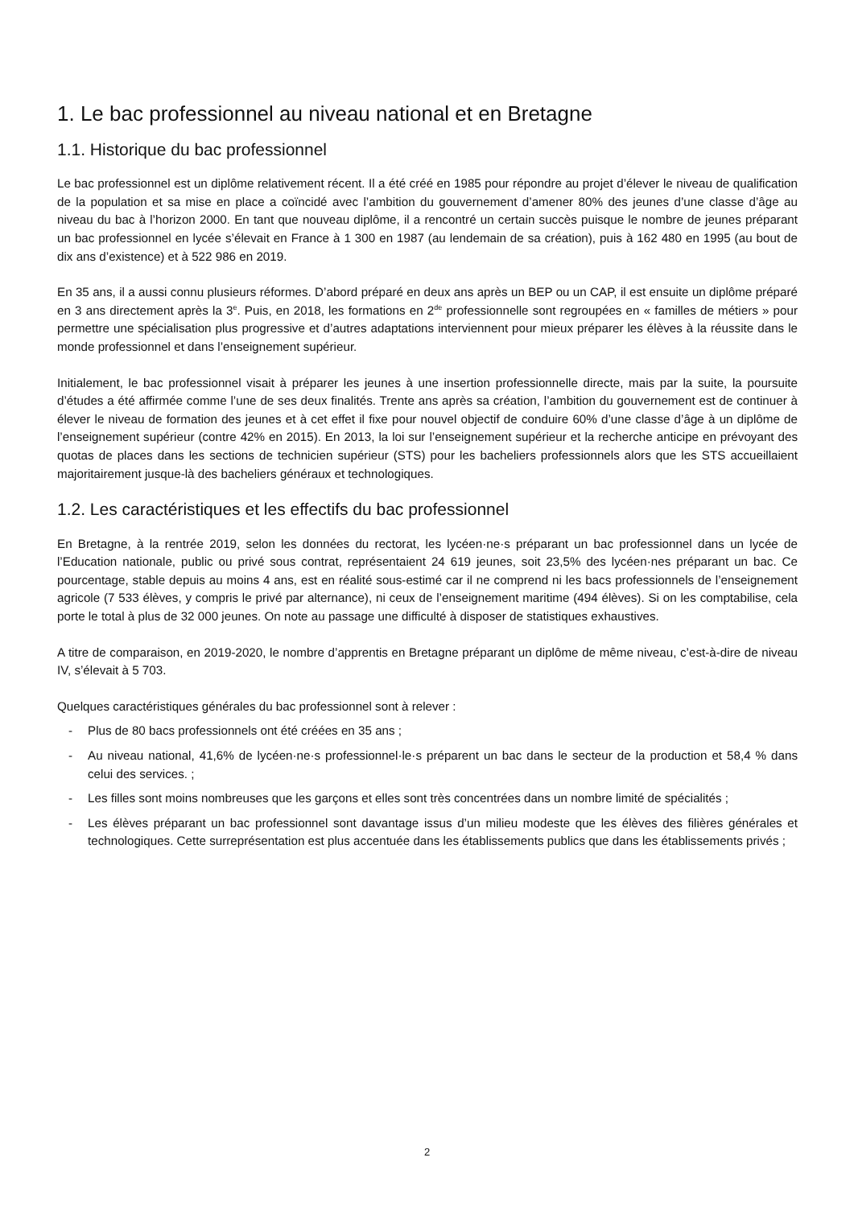1. Le bac professionnel au niveau national et en Bretagne
1.1. Historique du bac professionnel
Le bac professionnel est un diplôme relativement récent. Il a été créé en 1985 pour répondre au projet d’élever le niveau de qualification de la population et sa mise en place a coïncidé avec l’ambition du gouvernement d’amener 80% des jeunes d’une classe d’âge au niveau du bac à l’horizon 2000. En tant que nouveau diplôme, il a rencontré un certain succès puisque le nombre de jeunes préparant un bac professionnel en lycée s’élevait en France à 1 300 en 1987 (au lendemain de sa création), puis à 162 480 en 1995 (au bout de dix ans d’existence) et à 522 986 en 2019.
En 35 ans, il a aussi connu plusieurs réformes. D’abord préparé en deux ans après un BEP ou un CAP, il est ensuite un diplôme préparé en 3 ans directement après la 3<sup>e</sup>. Puis, en 2018, les formations en 2<sup>de</sup> professionnelle sont regroupées en « familles de métiers » pour permettre une spécialisation plus progressive et d’autres adaptations interviennent pour mieux préparer les élèves à la réussite dans le monde professionnel et dans l’enseignement supérieur.
Initialement, le bac professionnel visait à préparer les jeunes à une insertion professionnelle directe, mais par la suite, la poursuite d’études a été affirmée comme l’une de ses deux finalités. Trente ans après sa création, l’ambition du gouvernement est de continuer à élever le niveau de formation des jeunes et à cet effet il fixe pour nouvel objectif de conduire 60% d’une classe d’âge à un diplôme de l’enseignement supérieur (contre 42% en 2015). En 2013, la loi sur l’enseignement supérieur et la recherche anticipe en prévoyant des quotas de places dans les sections de technicien supérieur (STS) pour les bacheliers professionnels alors que les STS accueillaient majoritairement jusque-là des bacheliers généraux et technologiques.
1.2. Les caractéristiques et les effectifs du bac professionnel
En Bretagne, à la rentrée 2019, selon les données du rectorat, les lycéen·ne·s préparant un bac professionnel dans un lycée de l’Education nationale, public ou privé sous contrat, représentaient 24 619 jeunes, soit 23,5% des lycéen·nes préparant un bac. Ce pourcentage, stable depuis au moins 4 ans, est en réalité sous-estimé car il ne comprend ni les bacs professionnels de l’enseignement agricole (7 533 élèves, y compris le privé par alternance), ni ceux de l’enseignement maritime (494 élèves). Si on les comptabilise, cela porte le total à plus de 32 000 jeunes. On note au passage une difficulté à disposer de statistiques exhaustives.
A titre de comparaison, en 2019-2020, le nombre d’apprentis en Bretagne préparant un diplôme de même niveau, c’est-à-dire de niveau IV, s’élevait à 5 703.
Quelques caractéristiques générales du bac professionnel sont à relever :
- Plus de 80 bacs professionnels ont été créées en 35 ans ;
- Au niveau national, 41,6% de lycéen·ne·s professionnel·le·s préparent un bac dans le secteur de la production et 58,4 % dans celui des services. ;
- Les filles sont moins nombreuses que les garçons et elles sont très concentrées dans un nombre limité de spécialités ;
- Les élèves préparant un bac professionnel sont davantage issus d’un milieu modeste que les élèves des filières générales et technologiques. Cette surreprésentation est plus accentuée dans les établissements publics que dans les établissements privés ;
2